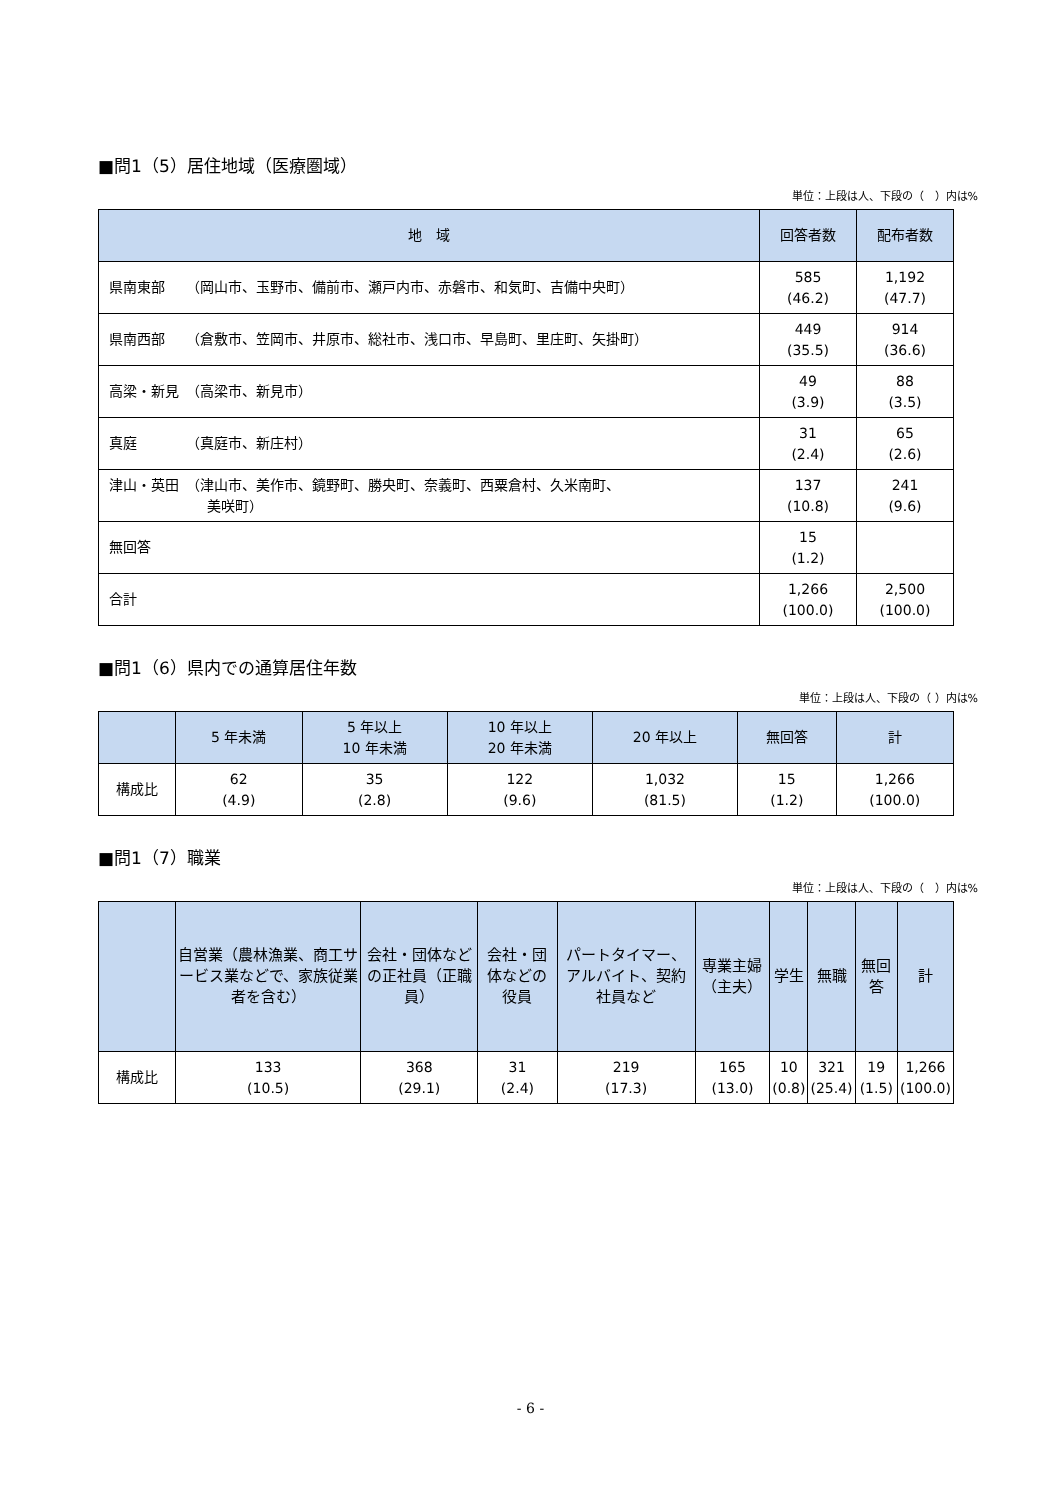■問1（5）居住地域（医療圏域）
単位：上段は人、下段の（　）内は%
| 地 域 | 回答者数 | 配布者数 |
| --- | --- | --- |
| 県南東部 （岡山市、玉野市、備前市、瀬戸内市、赤磐市、和気町、吉備中央町） | 585 (46.2) | 1,192 (47.7) |
| 県南西部 （倉敷市、笠岡市、井原市、総社市、浅口市、早島町、里庄町、矢掛町） | 449 (35.5) | 914 (36.6) |
| 高梁・新見 （高梁市、新見市） | 49 (3.9) | 88 (3.5) |
| 真庭 （真庭市、新庄村） | 31 (2.4) | 65 (2.6) |
| 津山・英田 （津山市、美作市、鏡野町、勝央町、奈義町、西粟倉村、久米南町、 美咲町） | 137 (10.8) | 241 (9.6) |
| 無回答 | 15 (1.2) | |
| 合計 | 1,266 (100.0) | 2,500 (100.0) |
■問1（6）県内での通算居住年数
単位：上段は人、下段の（ ）内は%
| | 5 年未満 | 5 年以上 10 年未満 | 10 年以上 20 年未満 | 20 年以上 | 無回答 | 計 |
| --- | --- | --- | --- | --- | --- | --- |
| 構成比 | 62 (4.9) | 35 (2.8) | 122 (9.6) | 1,032 (81.5) | 15 (1.2) | 1,266 (100.0) |
■問1（7）職業
単位：上段は人、下段の（　）内は%
| | 自営業（農林漁業、商工サービス業などで、家族従業者を含む） | 会社・団体などの正社員（正職員） | 会社・団体などの役員 | パートタイマー、アルバイト、契約社員など | 専業主婦（主夫） | 学生 | 無職 | 無回答 | 計 |
| --- | --- | --- | --- | --- | --- | --- | --- | --- | --- |
| 構成比 | 133 (10.5) | 368 (29.1) | 31 (2.4) | 219 (17.3) | 165 (13.0) | 10 (0.8) | 321 (25.4) | 19 (1.5) | 1,266 (100.0) |
- 6 -